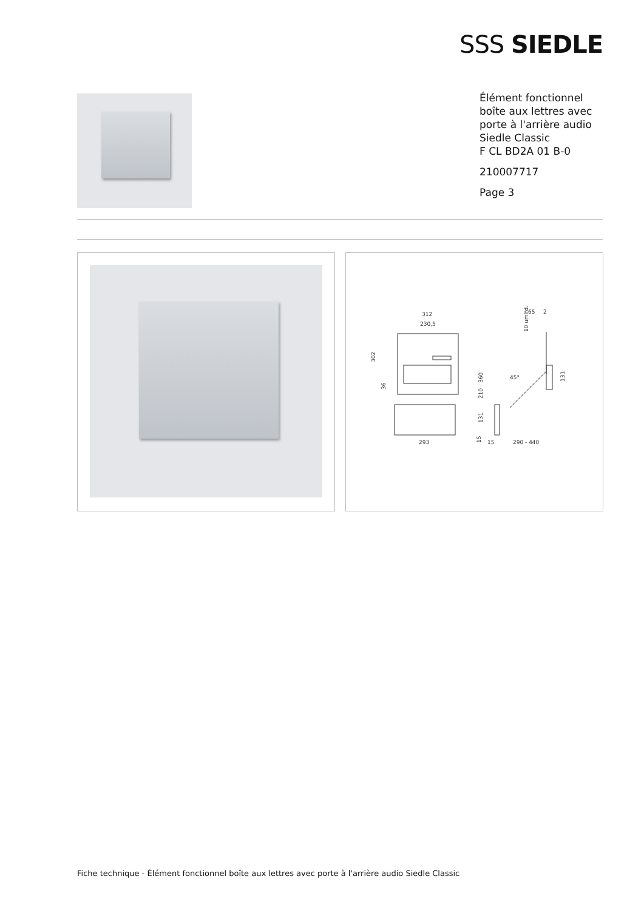SSS SIEDLE
Élément fonctionnel
boîte aux lettres avec
porte à l'arrière audio
Siedle Classic
F CL BD2A 01 B-0
210007717
Page 3
312
230,5
302
36
293
65
2
10 umlfd.
45°
210 - 360
131
131
15
15
290 - 440
Fiche technique - Élément fonctionnel boîte aux lettres avec porte à l'arrière audio Siedle Classic